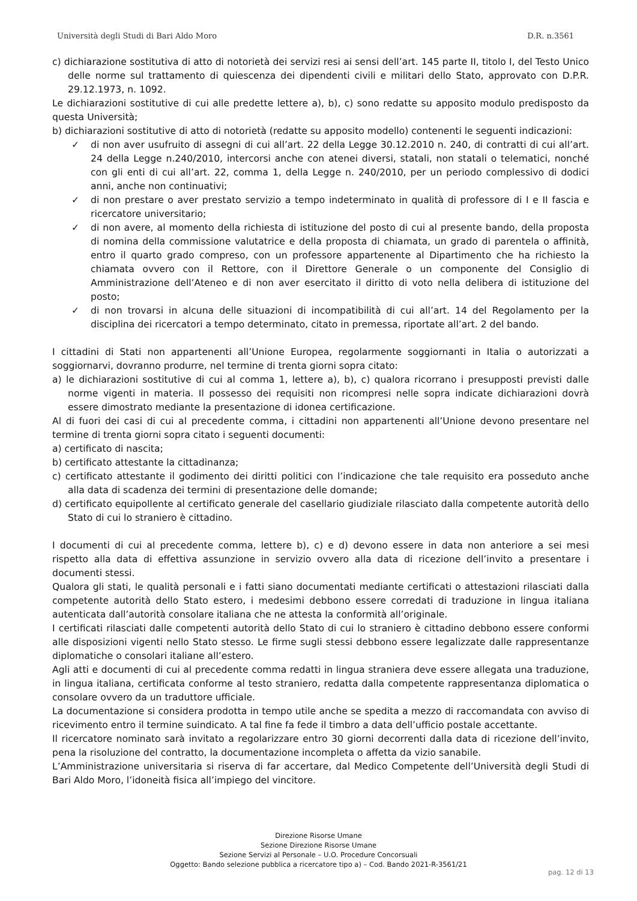Università degli Studi di Bari Aldo Moro D.R. n.3561
c) dichiarazione sostitutiva di atto di notorietà dei servizi resi ai sensi dell’art. 145 parte II, titolo I, del Testo Unico delle norme sul trattamento di quiescenza dei dipendenti civili e militari dello Stato, approvato con D.P.R. 29.12.1973, n. 1092.
Le dichiarazioni sostitutive di cui alle predette lettere a), b), c) sono redatte su apposito modulo predisposto da questa Università;
b) dichiarazioni sostitutive di atto di notorietà (redatte su apposito modello) contenenti le seguenti indicazioni:
✓ di non aver usufruito di assegni di cui all’art. 22 della Legge 30.12.2010 n. 240, di contratti di cui all’art. 24 della Legge n.240/2010, intercorsi anche con atenei diversi, statali, non statali o telematici, nonché con gli enti di cui all’art. 22, comma 1, della Legge n. 240/2010, per un periodo complessivo di dodici anni, anche non continuativi;
✓ di non prestare o aver prestato servizio a tempo indeterminato in qualità di professore di I e II fascia e ricercatore universitario;
✓ di non avere, al momento della richiesta di istituzione del posto di cui al presente bando, della proposta di nomina della commissione valutatrice e della proposta di chiamata, un grado di parentela o affinità, entro il quarto grado compreso, con un professore appartenente al Dipartimento che ha richiesto la chiamata ovvero con il Rettore, con il Direttore Generale o un componente del Consiglio di Amministrazione dell’Ateneo e di non aver esercitato il diritto di voto nella delibera di istituzione del posto;
✓ di non trovarsi in alcuna delle situazioni di incompatibilità di cui all’art. 14 del Regolamento per la disciplina dei ricercatori a tempo determinato, citato in premessa, riportate all’art. 2 del bando.
I cittadini di Stati non appartenenti all’Unione Europea, regolarmente soggiornanti in Italia o autorizzati a soggiornarvi, dovranno produrre, nel termine di trenta giorni sopra citato:
a) le dichiarazioni sostitutive di cui al comma 1, lettere a), b), c) qualora ricorrano i presupposti previsti dalle norme vigenti in materia. Il possesso dei requisiti non ricompresi nelle sopra indicate dichiarazioni dovrà essere dimostrato mediante la presentazione di idonea certificazione.
Al di fuori dei casi di cui al precedente comma, i cittadini non appartenenti all’Unione devono presentare nel termine di trenta giorni sopra citato i seguenti documenti:
a) certificato di nascita;
b) certificato attestante la cittadinanza;
c) certificato attestante il godimento dei diritti politici con l’indicazione che tale requisito era posseduto anche alla data di scadenza dei termini di presentazione delle domande;
d) certificato equipollente al certificato generale del casellario giudiziale rilasciato dalla competente autorità dello Stato di cui lo straniero è cittadino.
I documenti di cui al precedente comma, lettere b), c) e d) devono essere in data non anteriore a sei mesi rispetto alla data di effettiva assunzione in servizio ovvero alla data di ricezione dell’invito a presentare i documenti stessi.
Qualora gli stati, le qualità personali e i fatti siano documentati mediante certificati o attestazioni rilasciati dalla competente autorità dello Stato estero, i medesimi debbono essere corredati di traduzione in lingua italiana autenticata dall’autorità consolare italiana che ne attesta la conformità all’originale.
I certificati rilasciati dalle competenti autorità dello Stato di cui lo straniero è cittadino debbono essere conformi alle disposizioni vigenti nello Stato stesso. Le firme sugli stessi debbono essere legalizzate dalle rappresentanze diplomatiche o consolari italiane all’estero.
Agli atti e documenti di cui al precedente comma redatti in lingua straniera deve essere allegata una traduzione, in lingua italiana, certificata conforme al testo straniero, redatta dalla competente rappresentanza diplomatica o consolare ovvero da un traduttore ufficiale.
La documentazione si considera prodotta in tempo utile anche se spedita a mezzo di raccomandata con avviso di ricevimento entro il termine suindicato. A tal fine fa fede il timbro a data dell’ufficio postale accettante.
Il ricercatore nominato sarà invitato a regolarizzare entro 30 giorni decorrenti dalla data di ricezione dell’invito, pena la risoluzione del contratto, la documentazione incompleta o affetta da vizio sanabile.
L’Amministrazione universitaria si riserva di far accertare, dal Medico Competente dell’Università degli Studi di Bari Aldo Moro, l’idoneità fisica all’impiego del vincitore.
Direzione Risorse Umane
Sezione Direzione Risorse Umane
Sezione Servizi al Personale – U.O. Procedure Concorsuali
Oggetto: Bando selezione pubblica a ricercatore tipo a) – Cod. Bando 2021-R-3561/21
pag. 12 di 13